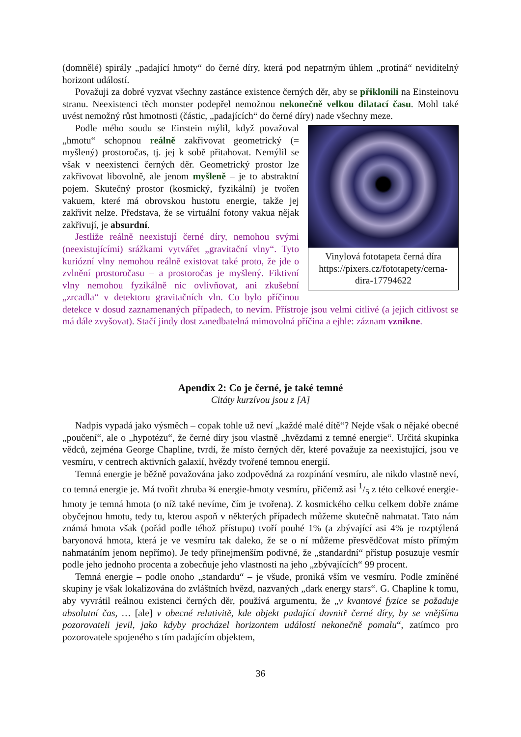(domnělé) spirály „padající hmoty“ do černé díry, která pod nepatrným úhlem „protíná“ neviditelný horizont událostí.
Považuji za dobré vyzvat všechny zastánce existence černých děr, aby se přiklonili na Einsteinovu stranu. Neexistenci těch monster podepřel nemožnou nekonečně velkou dilatací času. Mohl také uvést nemožný růst hmotnosti (částic, „padajících“ do černé díry) nade všechny meze.
Vinylová fototapeta černá díra https://pixers.cz/fototapety/cerna-dira-17794622
Podle mého soudu se Einstein mýlil, když považoval „hmotu“ schopnou reálně zakřivovat geometrický (= myšlený) prostoročas, tj. jej k sobě přitahovat. Nemýlil se však v neexistenci černých děr. Geometrický prostor lze zakřivovat libovolně, ale jenom myšleně – je to abstraktní pojem. Skutečný prostor (kosmický, fyzikální) je tvořen vakuem, které má obrovskou hustotu energie, takže jej zakřivit nelze. Představa, že se virtuální fotony vakua nějak zakřivují, je absurdní.
Jestliže reálně neexistují černé díry, nemohou svými (neexistujícími) srážkami vytvářet „gravitační vlny“. Tyto kuriózní vlny nemohou reálně existovat také proto, že jde o zvlnění prostoročasu – a prostoročas je myšlený. Fiktivní vlny nemohou fyzikálně nic ovlivňovat, ani zkušební „zrcadla“ v detektoru gravitačních vln. Co bylo příčinou detekce v dosud zaznamenaných případech, to nevím. Přístroje jsou velmi citlivé (a jejich citlivost se má dále zvyšovat). Stačí jindy dost zanedbatelná mimovolná příčina a ejhle: záznam vznikne.
Apendix 2: Co je černé, je také temné
Citáty kurzívou jsou z [A]
Nadpis vypadá jako výsměch – copak tohle už neví „každé malé dítě“? Nejde však o nějaké obecné „poučení“, ale o „hypotézu“, že černé díry jsou vlastně „hvězdami z temné energie“. Určitá skupinka vědců, zejména George Chapline, tvrdí, že místo černých děr, které považuje za neexistující, jsou ve vesmíru, v centrech aktivních galaxií, hvězdy tvořené temnou energií.
Temná energie je běžně považována jako zodpovědná za rozpínání vesmíru, ale nikdo vlastně neví, co temná energie je. Má tvořit zhruba ¾ energie-hmoty vesmíru, přičemž asi 1/5 z této celkové energie-hmoty je temná hmota (o níž také nevíme, čím je tvořena). Z kosmického celku celkem dobře známe obyčejnou hmotu, tedy tu, kterou aspoň v některých případech můžeme skutečně nahmatat. Tato nám známá hmota však (pořád podle téhož přístupu) tvoří pouhé 1% (a zbývající asi 4% je rozptýlená baryonová hmota, která je ve vesmíru tak daleko, že se o ní můžeme přesvědčovat místo přímým nahmatáním jenom nepřímo). Je tedy přinejmenším podivné, že „standardní“ přístup posuzuje vesmír podle jeho jednoho procenta a zobecňuje jeho vlastnosti na jeho „zbývajících“ 99 procent.
Temná energie – podle onoho „standardu“ – je všude, proniká vším ve vesmíru. Podle zmíněné skupiny je však lokalizována do zvláštních hvězd, nazvaných „dark energy stars“. G. Chapline k tomu, aby vyvrátil reálnou existenci černých děr, používá argumentu, že „v kvantové fyzice se požaduje absolutní čas, … [ale] v obecné relativitě, kde objekt padající dovnitř černé díry, by se vnějšímu pozorovateli jevil, jako kdyby procházel horizontem událostí nekonečně pomalu“, zatímco pro pozorovatele spojeného s tím padajícím objektem,
36